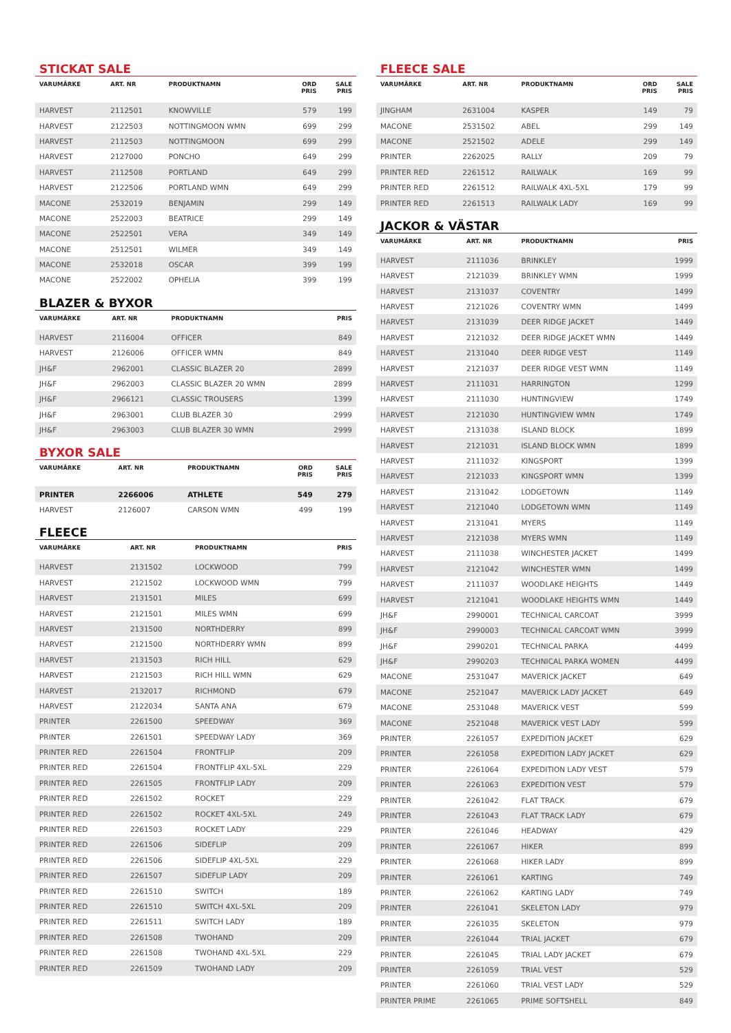STICKAT SALE
| VARUMÄRKE | ART. NR | PRODUKTNAMN | ORD PRIS | SALE PRIS |
| --- | --- | --- | --- | --- |
| HARVEST | 2112501 | KNOWVILLE | 579 | 199 |
| HARVEST | 2122503 | NOTTINGMOON WMN | 699 | 299 |
| HARVEST | 2112503 | NOTTINGMOON | 699 | 299 |
| HARVEST | 2127000 | PONCHO | 649 | 299 |
| HARVEST | 2112508 | PORTLAND | 649 | 299 |
| HARVEST | 2122506 | PORTLAND WMN | 649 | 299 |
| MACONE | 2532019 | BENJAMIN | 299 | 149 |
| MACONE | 2522003 | BEATRICE | 299 | 149 |
| MACONE | 2522501 | VERA | 349 | 149 |
| MACONE | 2512501 | WILMER | 349 | 149 |
| MACONE | 2532018 | OSCAR | 399 | 199 |
| MACONE | 2522002 | OPHELIA | 399 | 199 |
BLAZER & BYXOR
| VARUMÄRKE | ART. NR | PRODUKTNAMN | PRIS |
| --- | --- | --- | --- |
| HARVEST | 2116004 | OFFICER | 849 |
| HARVEST | 2126006 | OFFICER WMN | 849 |
| JH&F | 2962001 | CLASSIC BLAZER 20 | 2899 |
| JH&F | 2962003 | CLASSIC BLAZER 20 WMN | 2899 |
| JH&F | 2966121 | CLASSIC TROUSERS | 1399 |
| JH&F | 2963001 | CLUB BLAZER 30 | 2999 |
| JH&F | 2963003 | CLUB BLAZER 30 WMN | 2999 |
BYXOR SALE
| VARUMÄRKE | ART. NR | PRODUKTNAMN | ORD PRIS | SALE PRIS |
| --- | --- | --- | --- | --- |
| PRINTER | 2266006 | ATHLETE | 549 | 279 |
| HARVEST | 2126007 | CARSON WMN | 499 | 199 |
FLEECE
| VARUMÄRKE | ART. NR | PRODUKTNAMN | PRIS |
| --- | --- | --- | --- |
| HARVEST | 2131502 | LOCKWOOD | 799 |
| HARVEST | 2121502 | LOCKWOOD WMN | 799 |
| HARVEST | 2131501 | MILES | 699 |
| HARVEST | 2121501 | MILES WMN | 699 |
| HARVEST | 2131500 | NORTHDERRY | 899 |
| HARVEST | 2121500 | NORTHDERRY WMN | 899 |
| HARVEST | 2131503 | RICH HILL | 629 |
| HARVEST | 2121503 | RICH HILL WMN | 629 |
| HARVEST | 2132017 | RICHMOND | 679 |
| HARVEST | 2122034 | SANTA ANA | 679 |
| PRINTER | 2261500 | SPEEDWAY | 369 |
| PRINTER | 2261501 | SPEEDWAY LADY | 369 |
| PRINTER RED | 2261504 | FRONTFLIP | 209 |
| PRINTER RED | 2261504 | FRONTFLIP 4XL-5XL | 229 |
| PRINTER RED | 2261505 | FRONTFLIP LADY | 209 |
| PRINTER RED | 2261502 | ROCKET | 229 |
| PRINTER RED | 2261502 | ROCKET 4XL-5XL | 249 |
| PRINTER RED | 2261503 | ROCKET LADY | 229 |
| PRINTER RED | 2261506 | SIDEFLIP | 209 |
| PRINTER RED | 2261506 | SIDEFLIP 4XL-5XL | 229 |
| PRINTER RED | 2261507 | SIDEFLIP LADY | 209 |
| PRINTER RED | 2261510 | SWITCH | 189 |
| PRINTER RED | 2261510 | SWITCH 4XL-5XL | 209 |
| PRINTER RED | 2261511 | SWITCH LADY | 189 |
| PRINTER RED | 2261508 | TWOHAND | 209 |
| PRINTER RED | 2261508 | TWOHAND 4XL-5XL | 229 |
| PRINTER RED | 2261509 | TWOHAND LADY | 209 |
FLEECE SALE
| VARUMÄRKE | ART. NR | PRODUKTNAMN | ORD PRIS | SALE PRIS |
| --- | --- | --- | --- | --- |
| JINGHAM | 2631004 | KASPER | 149 | 79 |
| MACONE | 2531502 | ABEL | 299 | 149 |
| MACONE | 2521502 | ADELE | 299 | 149 |
| PRINTER | 2262025 | RALLY | 209 | 79 |
| PRINTER RED | 2261512 | RAILWALK | 169 | 99 |
| PRINTER RED | 2261512 | RAILWALK 4XL-5XL | 179 | 99 |
| PRINTER RED | 2261513 | RAILWALK LADY | 169 | 99 |
JACKOR & VÄSTAR
| VARUMÄRKE | ART. NR | PRODUKTNAMN | PRIS |
| --- | --- | --- | --- |
| HARVEST | 2111036 | BRINKLEY | 1999 |
| HARVEST | 2121039 | BRINKLEY WMN | 1999 |
| HARVEST | 2131037 | COVENTRY | 1499 |
| HARVEST | 2121026 | COVENTRY WMN | 1499 |
| HARVEST | 2131039 | DEER RIDGE JACKET | 1449 |
| HARVEST | 2121032 | DEER RIDGE JACKET WMN | 1449 |
| HARVEST | 2131040 | DEER RIDGE VEST | 1149 |
| HARVEST | 2121037 | DEER RIDGE VEST WMN | 1149 |
| HARVEST | 2111031 | HARRINGTON | 1299 |
| HARVEST | 2111030 | HUNTINGVIEW | 1749 |
| HARVEST | 2121030 | HUNTINGVIEW WMN | 1749 |
| HARVEST | 2131038 | ISLAND BLOCK | 1899 |
| HARVEST | 2121031 | ISLAND BLOCK WMN | 1899 |
| HARVEST | 2111032 | KINGSPORT | 1399 |
| HARVEST | 2121033 | KINGSPORT WMN | 1399 |
| HARVEST | 2131042 | LODGETOWN | 1149 |
| HARVEST | 2121040 | LODGETOWN WMN | 1149 |
| HARVEST | 2131041 | MYERS | 1149 |
| HARVEST | 2121038 | MYERS WMN | 1149 |
| HARVEST | 2111038 | WINCHESTER JACKET | 1499 |
| HARVEST | 2121042 | WINCHESTER WMN | 1499 |
| HARVEST | 2111037 | WOODLAKE HEIGHTS | 1449 |
| HARVEST | 2121041 | WOODLAKE HEIGHTS WMN | 1449 |
| JH&F | 2990001 | TECHNICAL CARCOAT | 3999 |
| JH&F | 2990003 | TECHNICAL CARCOAT WMN | 3999 |
| JH&F | 2990201 | TECHNICAL PARKA | 4499 |
| JH&F | 2990203 | TECHNICAL PARKA WOMEN | 4499 |
| MACONE | 2531047 | MAVERICK JACKET | 649 |
| MACONE | 2521047 | MAVERICK LADY JACKET | 649 |
| MACONE | 2531048 | MAVERICK VEST | 599 |
| MACONE | 2521048 | MAVERICK VEST LADY | 599 |
| PRINTER | 2261057 | EXPEDITION JACKET | 629 |
| PRINTER | 2261058 | EXPEDITION LADY JACKET | 629 |
| PRINTER | 2261064 | EXPEDITION LADY VEST | 579 |
| PRINTER | 2261063 | EXPEDITION VEST | 579 |
| PRINTER | 2261042 | FLAT TRACK | 679 |
| PRINTER | 2261043 | FLAT TRACK LADY | 679 |
| PRINTER | 2261046 | HEADWAY | 429 |
| PRINTER | 2261067 | HIKER | 899 |
| PRINTER | 2261068 | HIKER LADY | 899 |
| PRINTER | 2261061 | KARTING | 749 |
| PRINTER | 2261062 | KARTING LADY | 749 |
| PRINTER | 2261041 | SKELETON LADY | 979 |
| PRINTER | 2261035 | SKELETON | 979 |
| PRINTER | 2261044 | TRIAL JACKET | 679 |
| PRINTER | 2261045 | TRIAL LADY JACKET | 679 |
| PRINTER | 2261059 | TRIAL VEST | 529 |
| PRINTER | 2261060 | TRIAL VEST LADY | 529 |
| PRINTER PRIME | 2261065 | PRIME SOFTSHELL | 849 |